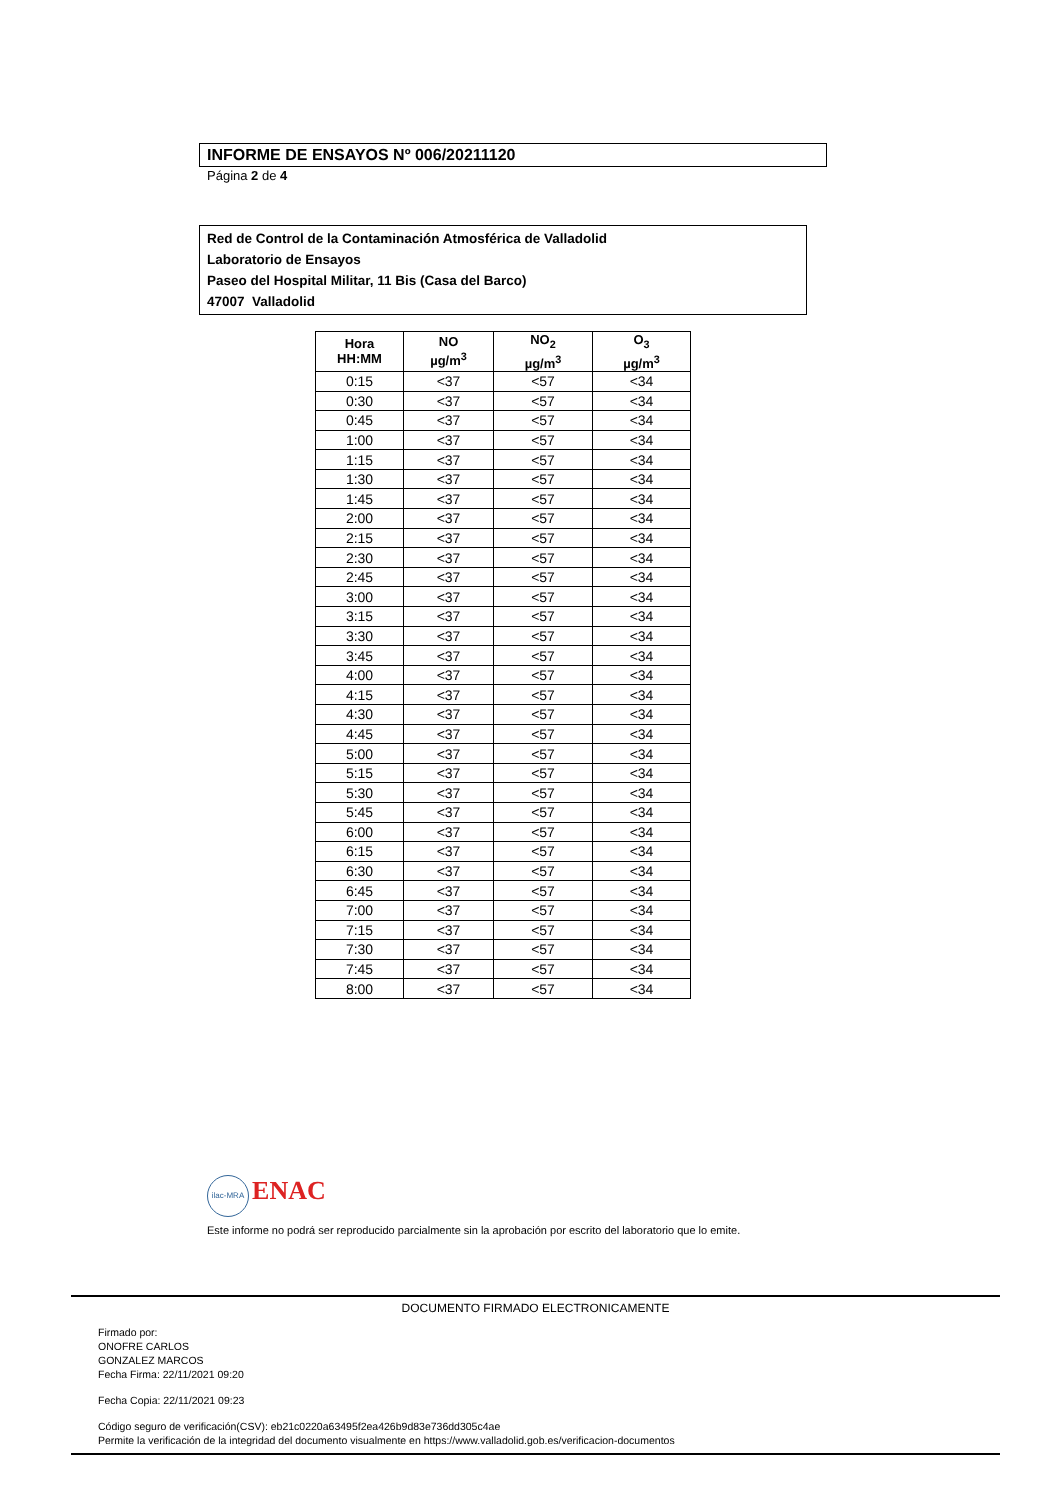INFORME DE ENSAYOS Nº 006/20211120
Página 2 de 4
Red de Control de la Contaminación Atmosférica de Valladolid
Laboratorio de Ensayos
Paseo del Hospital Militar, 11 Bis (Casa del Barco)
47007 Valladolid
| Hora HH:MM | NO µg/m<sup>3</sup> | NO<sub>2</sub> µg/m<sup>3</sup> | O<sub>3</sub> µg/m<sup>3</sup> |
| --- | --- | --- | --- |
| 0:15 | <37 | <57 | <34 |
| 0:30 | <37 | <57 | <34 |
| 0:45 | <37 | <57 | <34 |
| 1:00 | <37 | <57 | <34 |
| 1:15 | <37 | <57 | <34 |
| 1:30 | <37 | <57 | <34 |
| 1:45 | <37 | <57 | <34 |
| 2:00 | <37 | <57 | <34 |
| 2:15 | <37 | <57 | <34 |
| 2:30 | <37 | <57 | <34 |
| 2:45 | <37 | <57 | <34 |
| 3:00 | <37 | <57 | <34 |
| 3:15 | <37 | <57 | <34 |
| 3:30 | <37 | <57 | <34 |
| 3:45 | <37 | <57 | <34 |
| 4:00 | <37 | <57 | <34 |
| 4:15 | <37 | <57 | <34 |
| 4:30 | <37 | <57 | <34 |
| 4:45 | <37 | <57 | <34 |
| 5:00 | <37 | <57 | <34 |
| 5:15 | <37 | <57 | <34 |
| 5:30 | <37 | <57 | <34 |
| 5:45 | <37 | <57 | <34 |
| 6:00 | <37 | <57 | <34 |
| 6:15 | <37 | <57 | <34 |
| 6:30 | <37 | <57 | <34 |
| 6:45 | <37 | <57 | <34 |
| 7:00 | <37 | <57 | <34 |
| 7:15 | <37 | <57 | <34 |
| 7:30 | <37 | <57 | <34 |
| 7:45 | <37 | <57 | <34 |
| 8:00 | <37 | <57 | <34 |
ilac-MRA ENAC
Este informe no podrá ser reproducido parcialmente sin la aprobación por escrito del laboratorio que lo emite.
DOCUMENTO FIRMADO ELECTRONICAMENTE
Firmado por:
ONOFRE CARLOS
GONZALEZ MARCOS
Fecha Firma: 22/11/2021 09:20
Fecha Copia: 22/11/2021 09:23
Código seguro de verificación(CSV): eb21c0220a63495f2ea426b9d83e736dd305c4ae
Permite la verificación de la integridad del documento visualmente en https://www.valladolid.gob.es/verificacion-documentos